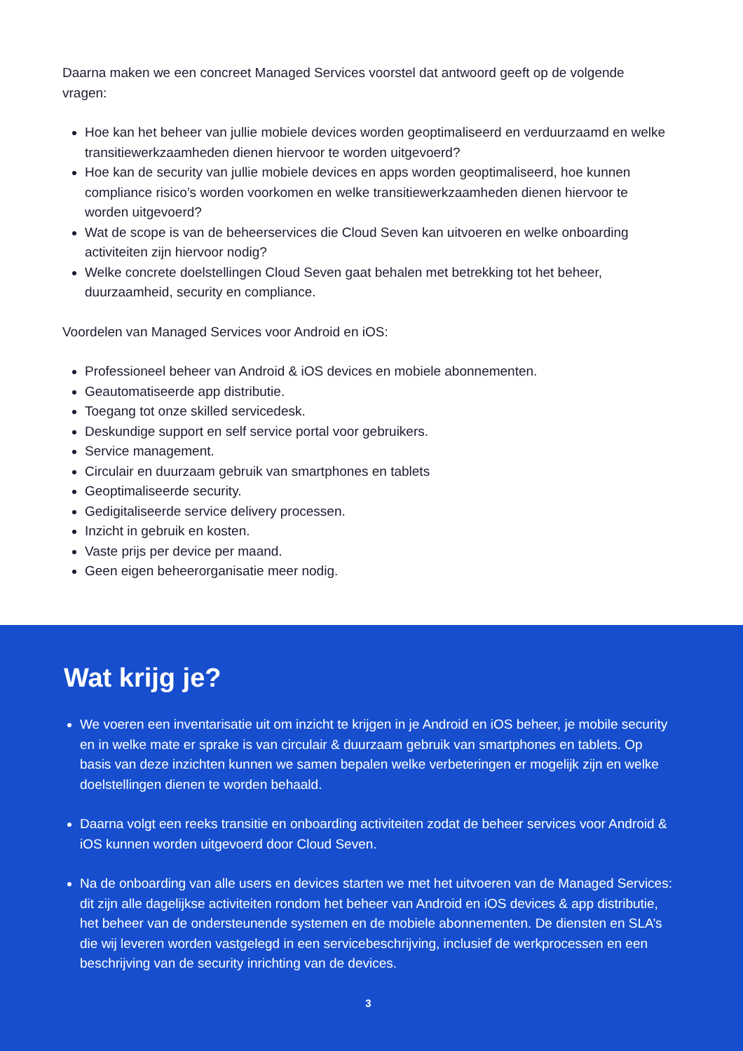Daarna maken we een concreet Managed Services voorstel dat antwoord geeft op de volgende vragen:
Hoe kan het beheer van jullie mobiele devices worden geoptimaliseerd en verduurzaamd en welke transitiewerkzaamheden dienen hiervoor te worden uitgevoerd?
Hoe kan de security van jullie mobiele devices en apps worden geoptimaliseerd, hoe kunnen compliance risico’s worden voorkomen en welke transitiewerkzaamheden dienen hiervoor te worden uitgevoerd?
Wat de scope is van de beheerservices die Cloud Seven kan uitvoeren en welke onboarding activiteiten zijn hiervoor nodig?
Welke concrete doelstellingen Cloud Seven gaat behalen met betrekking tot het beheer, duurzaamheid, security en compliance.
Voordelen van Managed Services voor Android en iOS:
Professioneel beheer van Android & iOS devices en mobiele abonnementen.
Geautomatiseerde app distributie.
Toegang tot onze skilled servicedesk.
Deskundige support en self service portal voor gebruikers.
Service management.
Circulair en duurzaam gebruik van smartphones en tablets
Geoptimaliseerde security.
Gedigitaliseerde service delivery processen.
Inzicht in gebruik en kosten.
Vaste prijs per device per maand.
Geen eigen beheerorganisatie meer nodig.
Wat krijg je?
We voeren een inventarisatie uit om inzicht te krijgen in je Android en iOS beheer, je mobile security en in welke mate er sprake is van circulair & duurzaam gebruik van smartphones en tablets. Op basis van deze inzichten kunnen we samen bepalen welke verbeteringen er mogelijk zijn en welke doelstellingen dienen te worden behaald.
Daarna volgt een reeks transitie en onboarding activiteiten zodat de beheer services voor Android & iOS kunnen worden uitgevoerd door Cloud Seven.
Na de onboarding van alle users en devices starten we met het uitvoeren van de Managed Services: dit zijn alle dagelijkse activiteiten rondom het beheer van Android en iOS devices & app distributie, het beheer van de ondersteunende systemen en de mobiele abonnementen. De diensten en SLA’s die wij leveren worden vastgelegd in een servicebeschrijving, inclusief de werkprocessen en een beschrijving van de security inrichting van de devices.
3